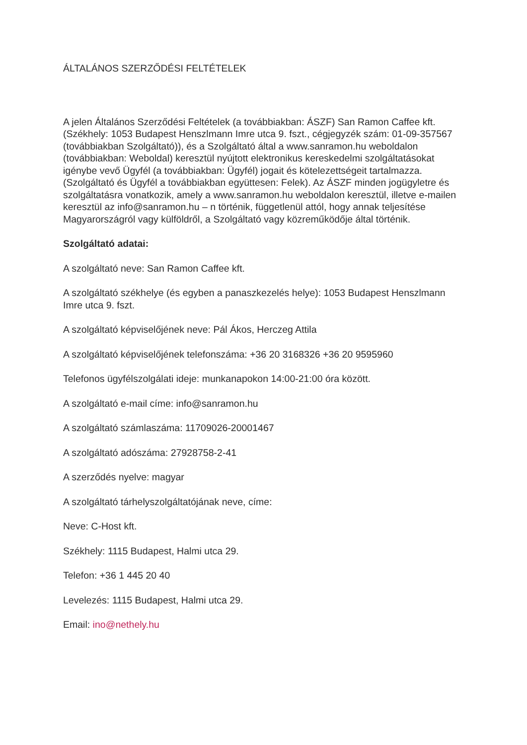ÁLTALÁNOS SZERZŐDÉSI FELTÉTELEK
A jelen Általános Szerződési Feltételek (a továbbiakban: ÁSZF) San Ramon Caffee kft. (Székhely: 1053 Budapest Henszlmann Imre utca 9. fszt., cégjegyzék szám: 01-09-357567 (továbbiakban Szolgáltató)), és a Szolgáltató által a www.sanramon.hu weboldalon (továbbiakban: Weboldal) keresztül nyújtott elektronikus kereskedelmi szolgáltatásokat igénybe vevő Ügyfél (a továbbiakban: Ügyfél) jogait és kötelezettségeit tartalmazza. (Szolgáltató és Ügyfél a továbbiakban együttesen: Felek). Az ÁSZF minden jogügyletre és szolgáltatásra vonatkozik, amely a www.sanramon.hu weboldalon keresztül, illetve e-mailen keresztül az info@sanramon.hu – n történik, függetlenül attól, hogy annak teljesítése Magyarországról vagy külföldről, a Szolgáltató vagy közreműködője által történik.
Szolgáltató adatai:
A szolgáltató neve: San Ramon Caffee kft.
A szolgáltató székhelye (és egyben a panaszkezelés helye): 1053 Budapest Henszlmann Imre utca 9. fszt.
A szolgáltató képviselőjének neve: Pál Ákos, Herczeg Attila
A szolgáltató képviselőjének telefonszáma: +36 20 3168326 +36 20 9595960
Telefonos ügyfélszolgálati ideje: munkanapokon 14:00-21:00 óra között.
A szolgáltató e-mail címe: info@sanramon.hu
A szolgáltató számlaszáma: 11709026-20001467
A szolgáltató adószáma: 27928758-2-41
A szerződés nyelve: magyar
A szolgáltató tárhelyszolgáltatójának neve, címe:
Neve: C-Host kft.
Székhely: 1115 Budapest, Halmi utca 29.
Telefon: +36 1 445 20 40
Levelezés: 1115 Budapest, Halmi utca 29.
Email: ino@nethely.hu